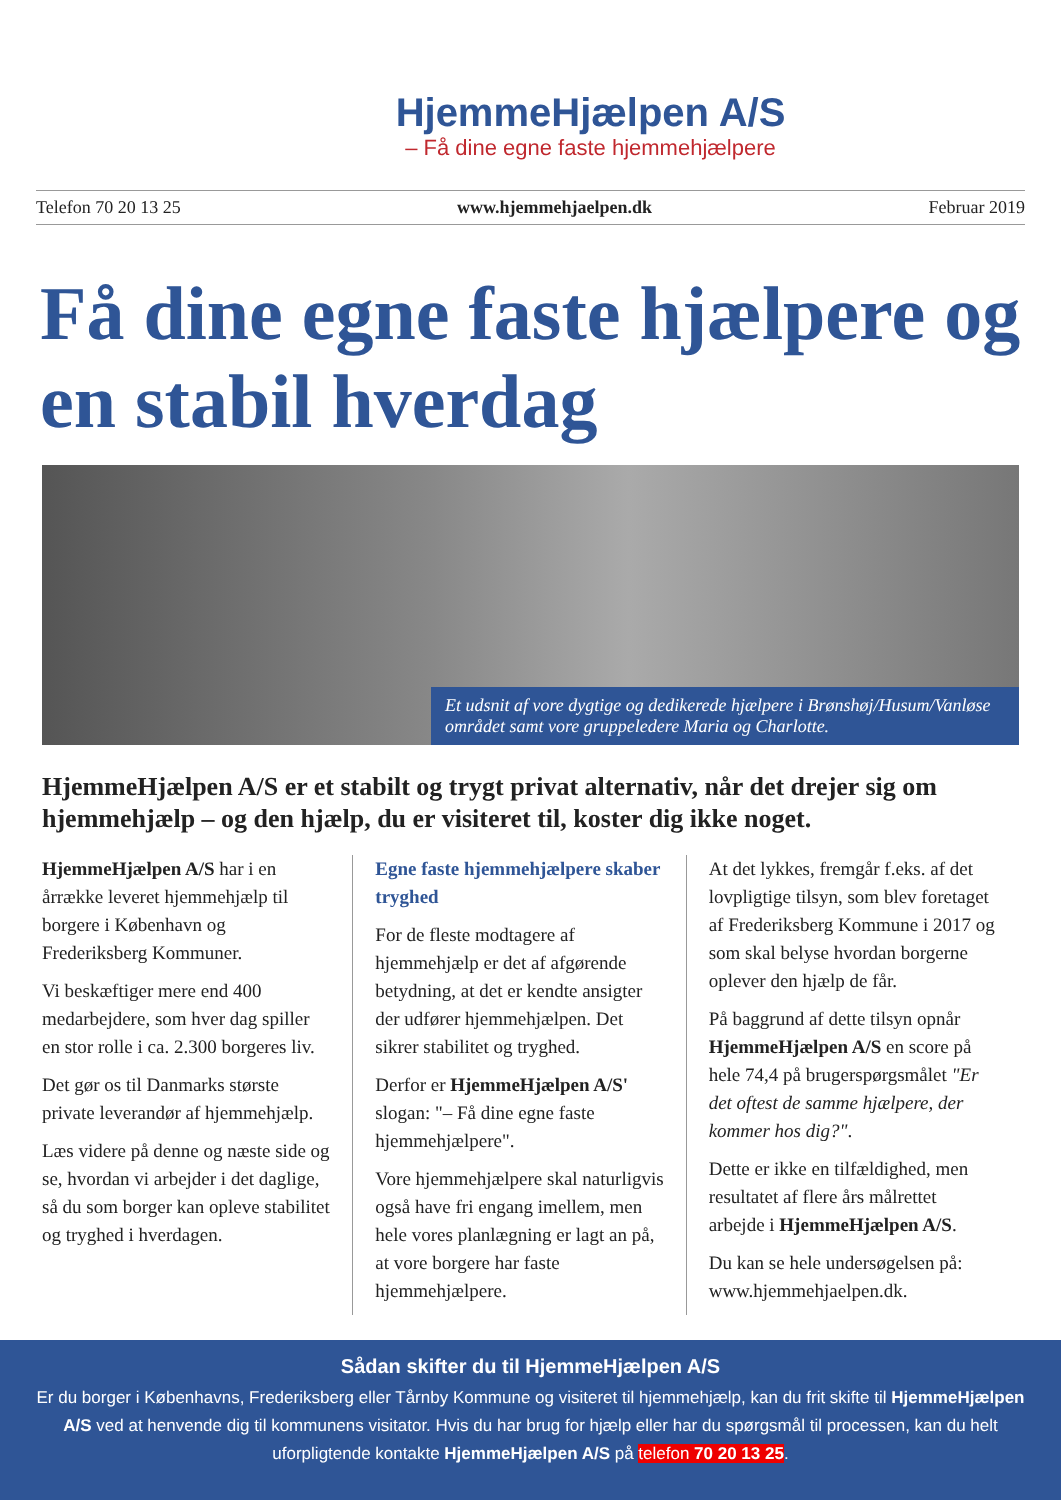HjemmeHjælpen A/S
– Få dine egne faste hjemmehjælpere
Telefon 70 20 13 25 www.hjemmehjaelpen.dk Februar 2019
Få dine egne faste hjælpere og en stabil hverdag
Et udsnit af vore dygtige og dedikerede hjælpere i Brønshøj/Husum/Vanløse området samt vore gruppeledere Maria og Charlotte.
HjemmeHjælpen A/S er et stabilt og trygt privat alternativ, når det drejer sig om hjemmehjælp – og den hjælp, du er visiteret til, koster dig ikke noget.
HjemmeHjælpen A/S har i en årrække leveret hjemmehjælp til borgere i København og Frederiksberg Kommuner.
Vi beskæftiger mere end 400 medarbejdere, som hver dag spiller en stor rolle i ca. 2.300 borgeres liv.
Det gør os til Danmarks største private leverandør af hjemmehjælp.
Læs videre på denne og næste side og se, hvordan vi arbejder i det daglige, så du som borger kan opleve stabilitet og tryghed i hverdagen.
Egne faste hjemmehjælpere skaber tryghed
For de fleste modtagere af hjemmehjælp er det af afgørende betydning, at det er kendte ansigter der udfører hjemmehjælpen. Det sikrer stabilitet og tryghed.
Derfor er HjemmeHjælpen A/S' slogan: "– Få dine egne faste hjemmehjælpere".
Vore hjemmehjælpere skal naturligvis også have fri engang imellem, men hele vores planlægning er lagt an på, at vore borgere har faste hjemmehjælpere.
At det lykkes, fremgår f.eks. af det lovpligtige tilsyn, som blev foretaget af Frederiksberg Kommune i 2017 og som skal belyse hvordan borgerne oplever den hjælp de får.
På baggrund af dette tilsyn opnår HjemmeHjælpen A/S en score på hele 74,4 på brugerspørgsmålet "Er det oftest de samme hjælpere, der kommer hos dig?".
Dette er ikke en tilfældighed, men resultatet af flere års målrettet arbejde i HjemmeHjælpen A/S.
Du kan se hele undersøgelsen på: www.hjemmehjaelpen.dk.
Sådan skifter du til HjemmeHjælpen A/S
Er du borger i Københavns, Frederiksberg eller Tårnby Kommune og visiteret til hjemmehjælp, kan du frit skifte til HjemmeHjælpen A/S ved at henvende dig til kommunens visitator. Hvis du har brug for hjælp eller har du spørgsmål til processen, kan du helt uforpligtende kontakte HjemmeHjælpen A/S på telefon 70 20 13 25.